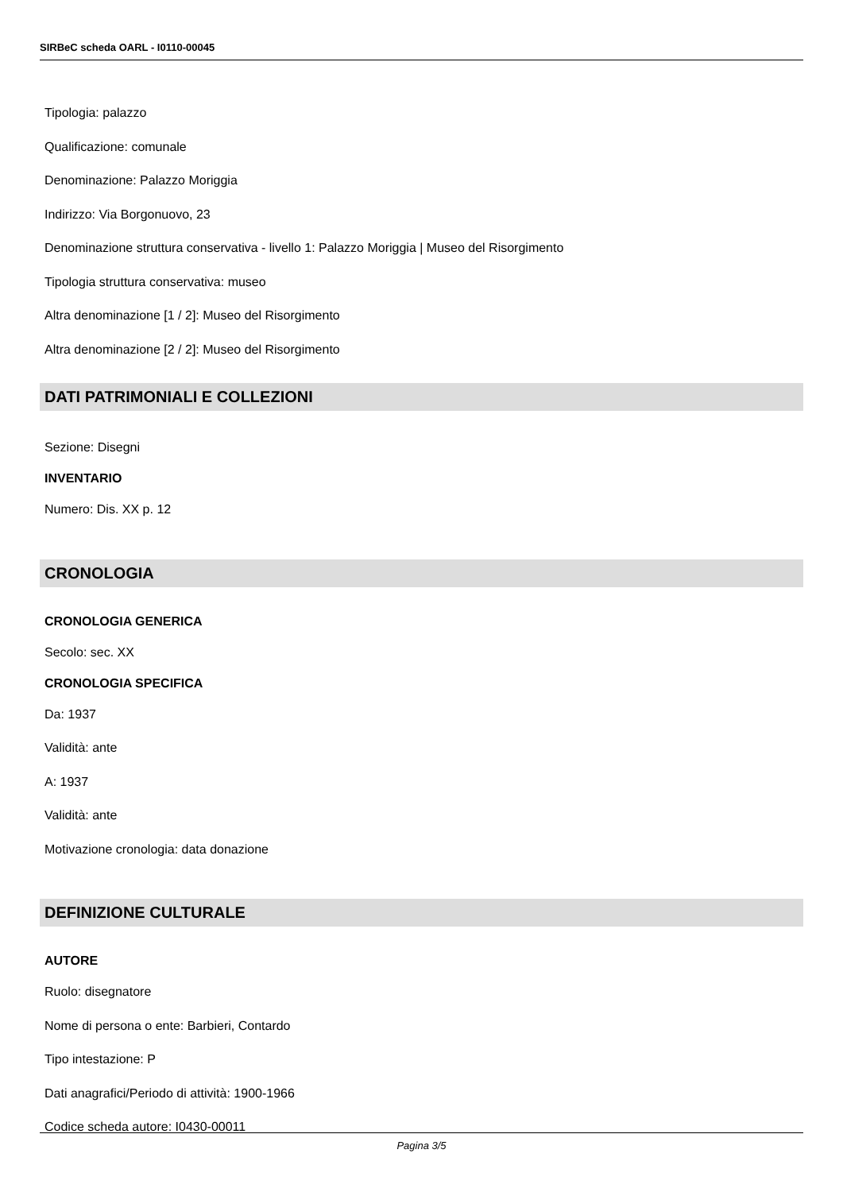SIRBeC scheda OARL - I0110-00045
Tipologia: palazzo
Qualificazione: comunale
Denominazione: Palazzo Moriggia
Indirizzo: Via Borgonuovo, 23
Denominazione struttura conservativa - livello 1: Palazzo Moriggia | Museo del Risorgimento
Tipologia struttura conservativa: museo
Altra denominazione [1 / 2]: Museo del Risorgimento
Altra denominazione [2 / 2]: Museo del Risorgimento
DATI PATRIMONIALI E COLLEZIONI
Sezione: Disegni
INVENTARIO
Numero: Dis. XX p. 12
CRONOLOGIA
CRONOLOGIA GENERICA
Secolo: sec. XX
CRONOLOGIA SPECIFICA
Da: 1937
Validità: ante
A: 1937
Validità: ante
Motivazione cronologia: data donazione
DEFINIZIONE CULTURALE
AUTORE
Ruolo: disegnatore
Nome di persona o ente: Barbieri, Contardo
Tipo intestazione: P
Dati anagrafici/Periodo di attività: 1900-1966
Codice scheda autore: I0430-00011
Pagina 3/5